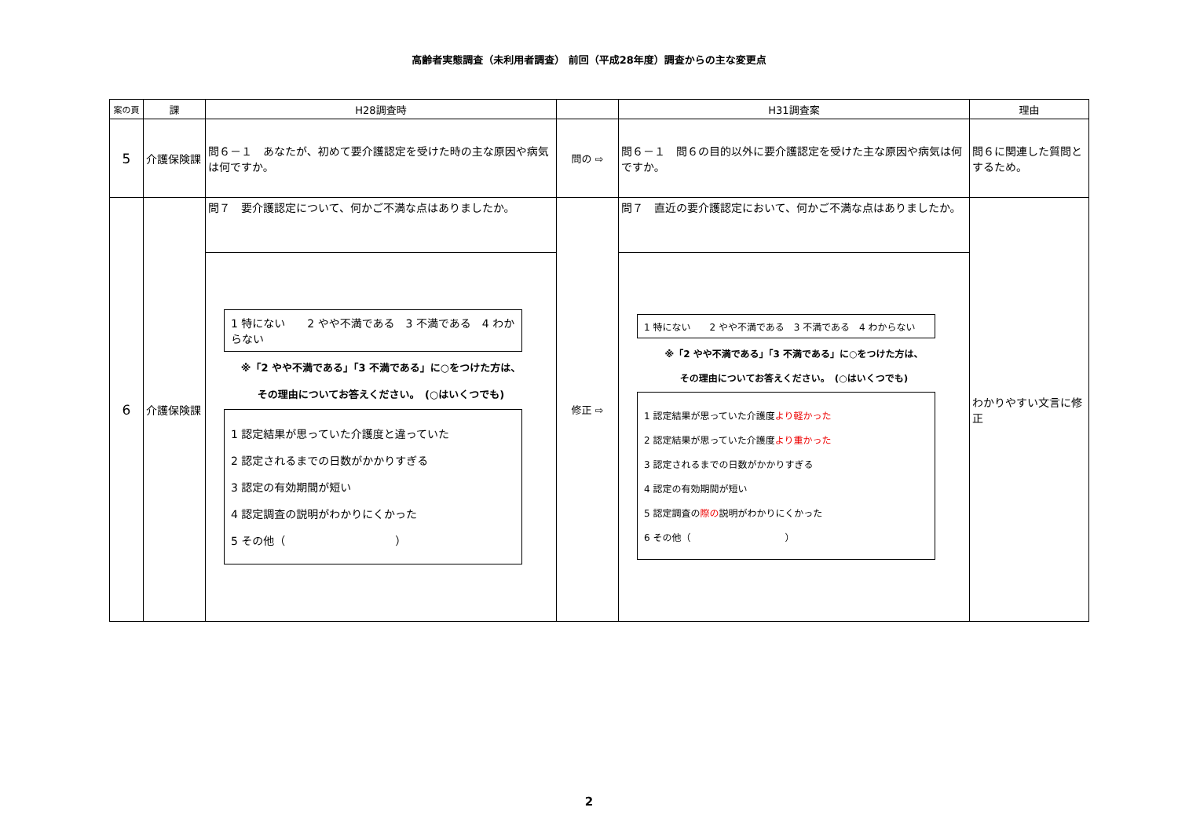高齢者実態調査（未利用者調査） 前回（平成28年度）調査からの主な変更点
| 案の頁 | 課 | H28調査時 | | H31調査案 | 理由 |
| --- | --- | --- | --- | --- | --- |
| 5 | 介護保険課 | 問６－１ あなたが、初めて要介護認定を受けた時の主な原因や病気は何ですか。 | 問の ⇨ | 問６－１ 問６の目的以外に要介護認定を受けた主な原因や病気は何ですか。 | 問６に関連した質問とするため。 |
| 6 | 介護保険課 | 問７ 要介護認定について、何かご不満な点はありましたか。 | 修正 ⇨ | 問７ 直近の要介護認定において、何かご不満な点はありましたか。 | わかりやすい文言に修正 |
| | | 1 特にない 2 やや不満である 3 不満である 4 わからない ※「2 やや不満である」「3 不満である」に○をつけた方は、 その理由についてお答えください。 (○はいくつでも) 1 認定結果が思っていた介護度と違っていた 2 認定されるまでの日数がかかりすぎる 3 認定の有効期間が短い 4 認定調査の説明がわかりにくかった 5 その他（ ） | | 1 特にない 2 やや不満である 3 不満である 4 わからない ※「2 やや不満である」「3 不満である」に○をつけた方は、 その理由についてお答えください。 (○はいくつでも) 1 認定結果が思っていた介護度 より軽かった 2 認定結果が思っていた介護度 より重かった 3 認定されるまでの日数がかかりすぎる 4 認定の有効期間が短い 5 認定調査の 際の 説明がわかりにくかった 6 その他（ ） | |
2